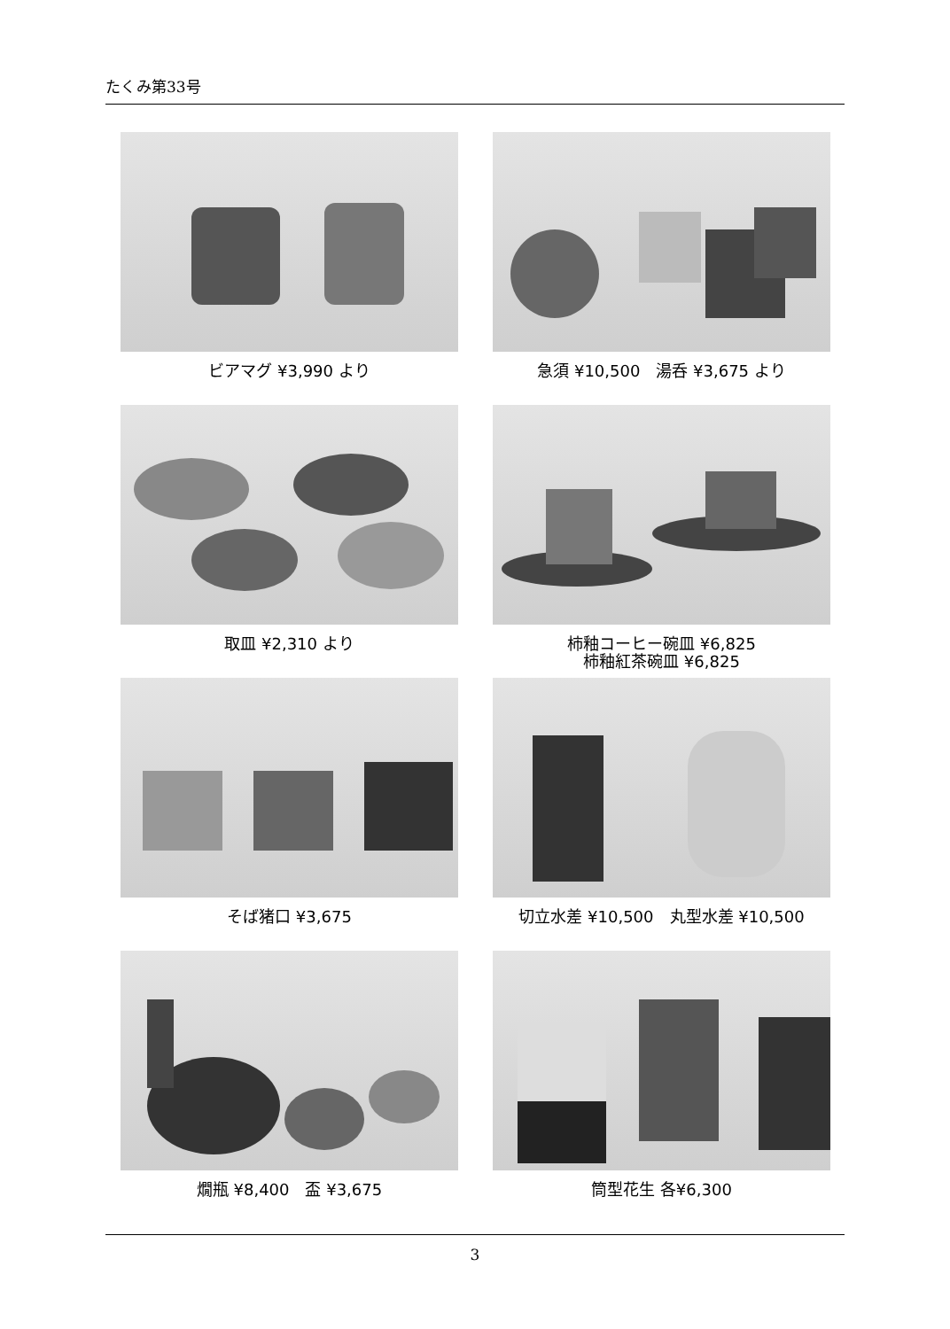たくみ第33号
ビアマグ ¥3,990 より
急須 ¥10,500　湯呑 ¥3,675 より
取皿 ¥2,310 より
柿釉コーヒー碗皿 ¥6,825
柿釉紅茶碗皿 ¥6,825
そば猪口 ¥3,675
切立水差 ¥10,500　丸型水差 ¥10,500
燗瓶 ¥8,400　盃 ¥3,675
筒型花生 各¥6,300
3